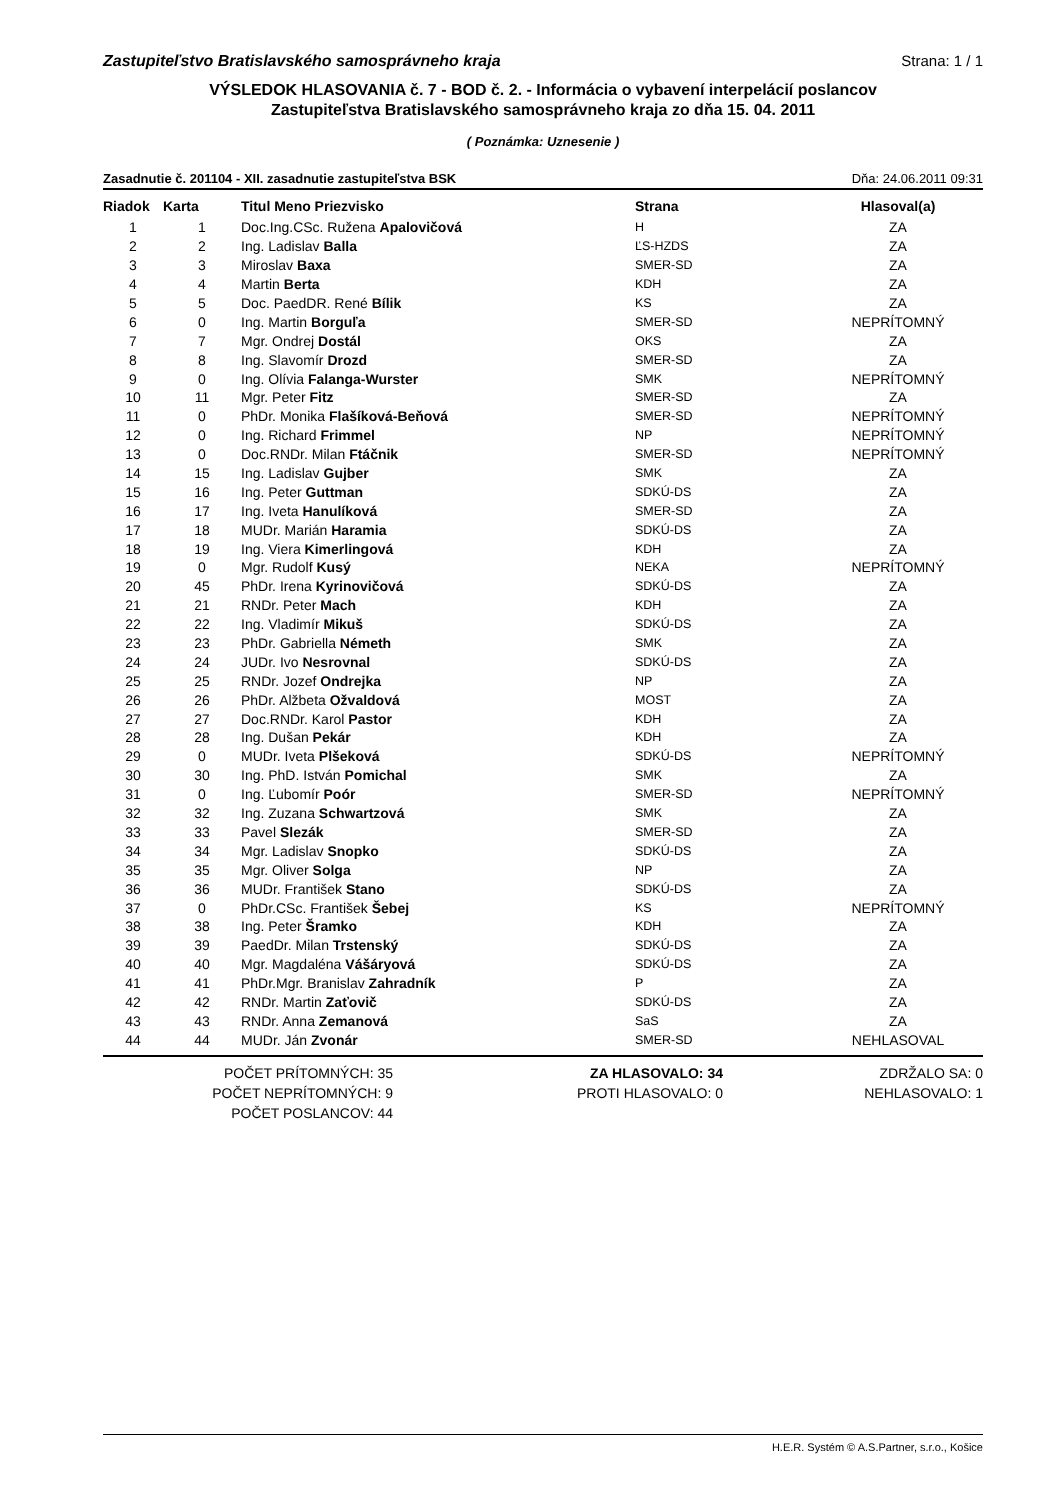Zastupiteľstvo Bratislavského samosprávneho kraja Strana: 1 / 1
VÝSLEDOK HLASOVANIA č. 7 - BOD č. 2. - Informácia o vybavení interpelácií poslancov
Zastupiteľstva Bratislavského samosprávneho kraja zo dňa 15. 04. 2011
( Poznámka: Uznesenie )
Zasadnutie č. 201104 - XII. zasadnutie zastupiteľstva BSK Dňa: 24.06.2011 09:31
| Riadok | Karta | Titul Meno Priezvisko | Strana | Hlasoval(a) |
| --- | --- | --- | --- | --- |
| 1 | 1 | Doc.Ing.CSc. Ružena Apalovičová | H | ZA |
| 2 | 2 | Ing. Ladislav Balla | ĽS-HZDS | ZA |
| 3 | 3 | Miroslav Baxa | SMER-SD | ZA |
| 4 | 4 | Martin Berta | KDH | ZA |
| 5 | 5 | Doc. PaedDR. René Bílik | KS | ZA |
| 6 | 0 | Ing. Martin Borguľa | SMER-SD | NEPRÍTOMNÝ |
| 7 | 7 | Mgr. Ondrej Dostál | OKS | ZA |
| 8 | 8 | Ing. Slavomír Drozd | SMER-SD | ZA |
| 9 | 0 | Ing. Olívia Falanga-Wurster | SMK | NEPRÍTOMNÝ |
| 10 | 11 | Mgr. Peter Fitz | SMER-SD | ZA |
| 11 | 0 | PhDr. Monika Flašíková-Beňová | SMER-SD | NEPRÍTOMNÝ |
| 12 | 0 | Ing. Richard Frimmel | NP | NEPRÍTOMNÝ |
| 13 | 0 | Doc.RNDr. Milan Ftáčnik | SMER-SD | NEPRÍTOMNÝ |
| 14 | 15 | Ing. Ladislav Gujber | SMK | ZA |
| 15 | 16 | Ing. Peter Guttman | SDKÚ-DS | ZA |
| 16 | 17 | Ing. Iveta Hanulíková | SMER-SD | ZA |
| 17 | 18 | MUDr. Marián Haramia | SDKÚ-DS | ZA |
| 18 | 19 | Ing. Viera Kimerlingová | KDH | ZA |
| 19 | 0 | Mgr. Rudolf Kusý | NEKA | NEPRÍTOMNÝ |
| 20 | 45 | PhDr. Irena Kyrinovičová | SDKÚ-DS | ZA |
| 21 | 21 | RNDr. Peter Mach | KDH | ZA |
| 22 | 22 | Ing. Vladimír Mikuš | SDKÚ-DS | ZA |
| 23 | 23 | PhDr. Gabriella Németh | SMK | ZA |
| 24 | 24 | JUDr. Ivo Nesrovnal | SDKÚ-DS | ZA |
| 25 | 25 | RNDr. Jozef Ondrejka | NP | ZA |
| 26 | 26 | PhDr. Alžbeta Ožvaldová | MOST | ZA |
| 27 | 27 | Doc.RNDr. Karol Pastor | KDH | ZA |
| 28 | 28 | Ing. Dušan Pekár | KDH | ZA |
| 29 | 0 | MUDr. Iveta Plšeková | SDKÚ-DS | NEPRÍTOMNÝ |
| 30 | 30 | Ing. PhD. István Pomichal | SMK | ZA |
| 31 | 0 | Ing. Ľubomír Poór | SMER-SD | NEPRÍTOMNÝ |
| 32 | 32 | Ing. Zuzana Schwartzová | SMK | ZA |
| 33 | 33 | Pavel Slezák | SMER-SD | ZA |
| 34 | 34 | Mgr. Ladislav Snopko | SDKÚ-DS | ZA |
| 35 | 35 | Mgr. Oliver Solga | NP | ZA |
| 36 | 36 | MUDr. František Stano | SDKÚ-DS | ZA |
| 37 | 0 | PhDr.CSc. František Šebej | KS | NEPRÍTOMNÝ |
| 38 | 38 | Ing. Peter Šramko | KDH | ZA |
| 39 | 39 | PaedDr. Milan Trstenský | SDKÚ-DS | ZA |
| 40 | 40 | Mgr. Magdaléna Vášáryová | SDKÚ-DS | ZA |
| 41 | 41 | PhDr.Mgr. Branislav Zahradník | P | ZA |
| 42 | 42 | RNDr. Martin Zaťovič | SDKÚ-DS | ZA |
| 43 | 43 | RNDr. Anna Zemanová | SaS | ZA |
| 44 | 44 | MUDr. Ján Zvonár | SMER-SD | NEHLASOVAL |
POČET PRÍTOMNÝCH: 35
POČET NEPRÍTOMNÝCH: 9
POČET POSLANCOV: 44
ZA HLASOVALO: 34
PROTI HLASOVALO: 0
ZDRŽALO SA: 0
NEHLASOVALO: 1
H.E.R. Systém © A.S.Partner, s.r.o., Košice